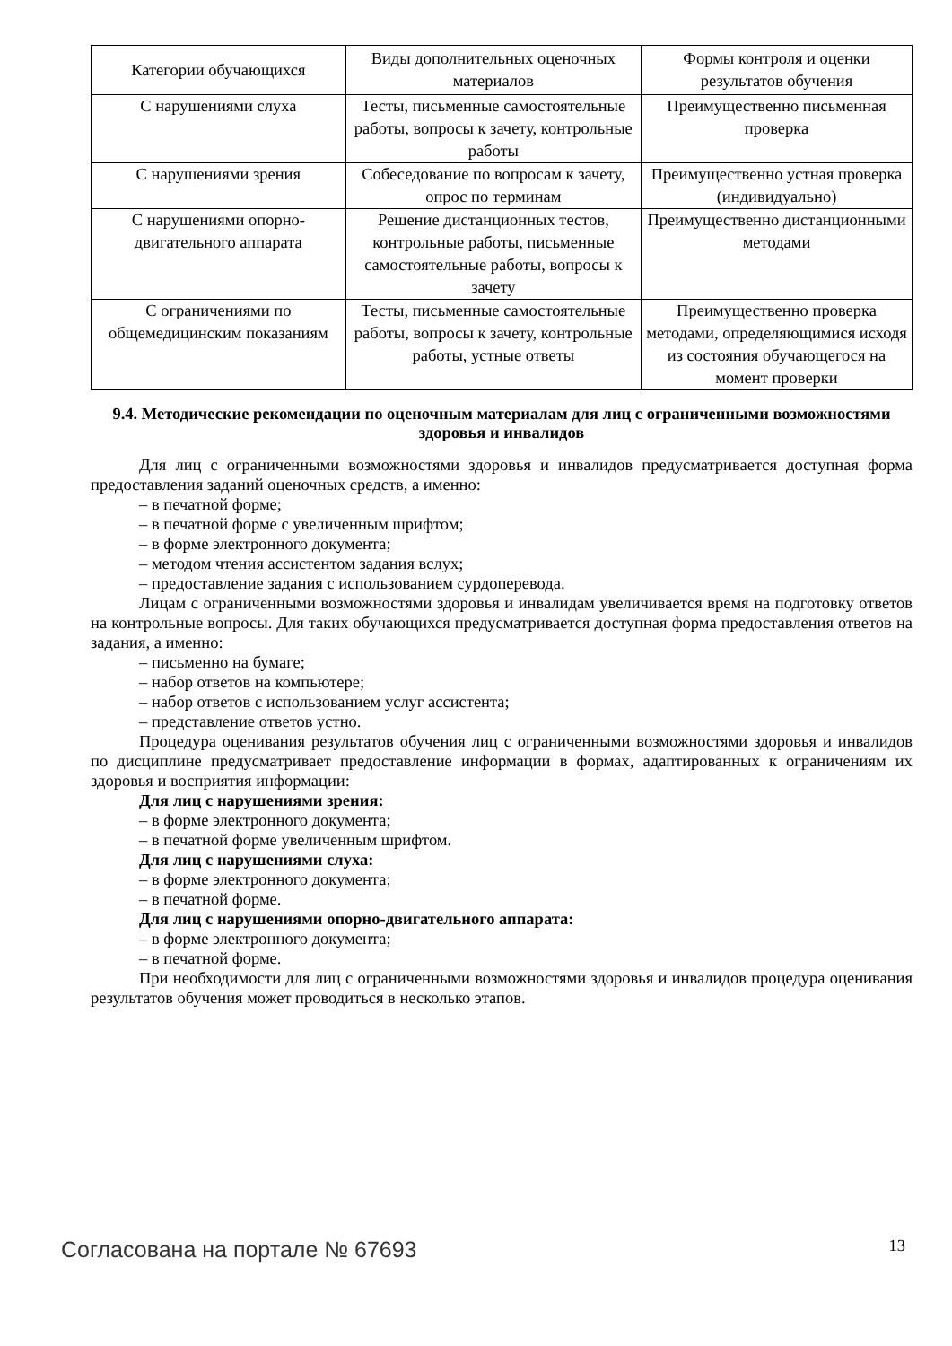| Категории обучающихся | Виды дополнительных оценочных материалов | Формы контроля и оценки результатов обучения |
| --- | --- | --- |
| С нарушениями слуха | Тесты, письменные самостоятельные работы, вопросы к зачету, контрольные работы | Преимущественно письменная проверка |
| С нарушениями зрения | Собеседование по вопросам к зачету, опрос по терминам | Преимущественно устная проверка (индивидуально) |
| С нарушениями опорно-двигательного аппарата | Решение дистанционных тестов, контрольные работы, письменные самостоятельные работы, вопросы к зачету | Преимущественно дистанционными методами |
| С ограничениями по общемедицинским показаниям | Тесты, письменные самостоятельные работы, вопросы к зачету, контрольные работы, устные ответы | Преимущественно проверка методами, определяющимися исходя из состояния обучающегося на момент проверки |
9.4. Методические рекомендации по оценочным материалам для лиц с ограниченными возможностями здоровья и инвалидов
Для лиц с ограниченными возможностями здоровья и инвалидов предусматривается доступная форма предоставления заданий оценочных средств, а именно:
– в печатной форме;
– в печатной форме с увеличенным шрифтом;
– в форме электронного документа;
– методом чтения ассистентом задания вслух;
– предоставление задания с использованием сурдоперевода.
Лицам с ограниченными возможностями здоровья и инвалидам увеличивается время на подготовку ответов на контрольные вопросы. Для таких обучающихся предусматривается доступная форма предоставления ответов на задания, а именно:
– письменно на бумаге;
– набор ответов на компьютере;
– набор ответов с использованием услуг ассистента;
– представление ответов устно.
Процедура оценивания результатов обучения лиц с ограниченными возможностями здоровья и инвалидов по дисциплине предусматривает предоставление информации в формах, адаптированных к ограничениям их здоровья и восприятия информации:
Для лиц с нарушениями зрения:
– в форме электронного документа;
– в печатной форме увеличенным шрифтом.
Для лиц с нарушениями слуха:
– в форме электронного документа;
– в печатной форме.
Для лиц с нарушениями опорно-двигательного аппарата:
– в форме электронного документа;
– в печатной форме.
При необходимости для лиц с ограниченными возможностями здоровья и инвалидов процедура оценивания результатов обучения может проводиться в несколько этапов.
Согласована на портале № 67693 13